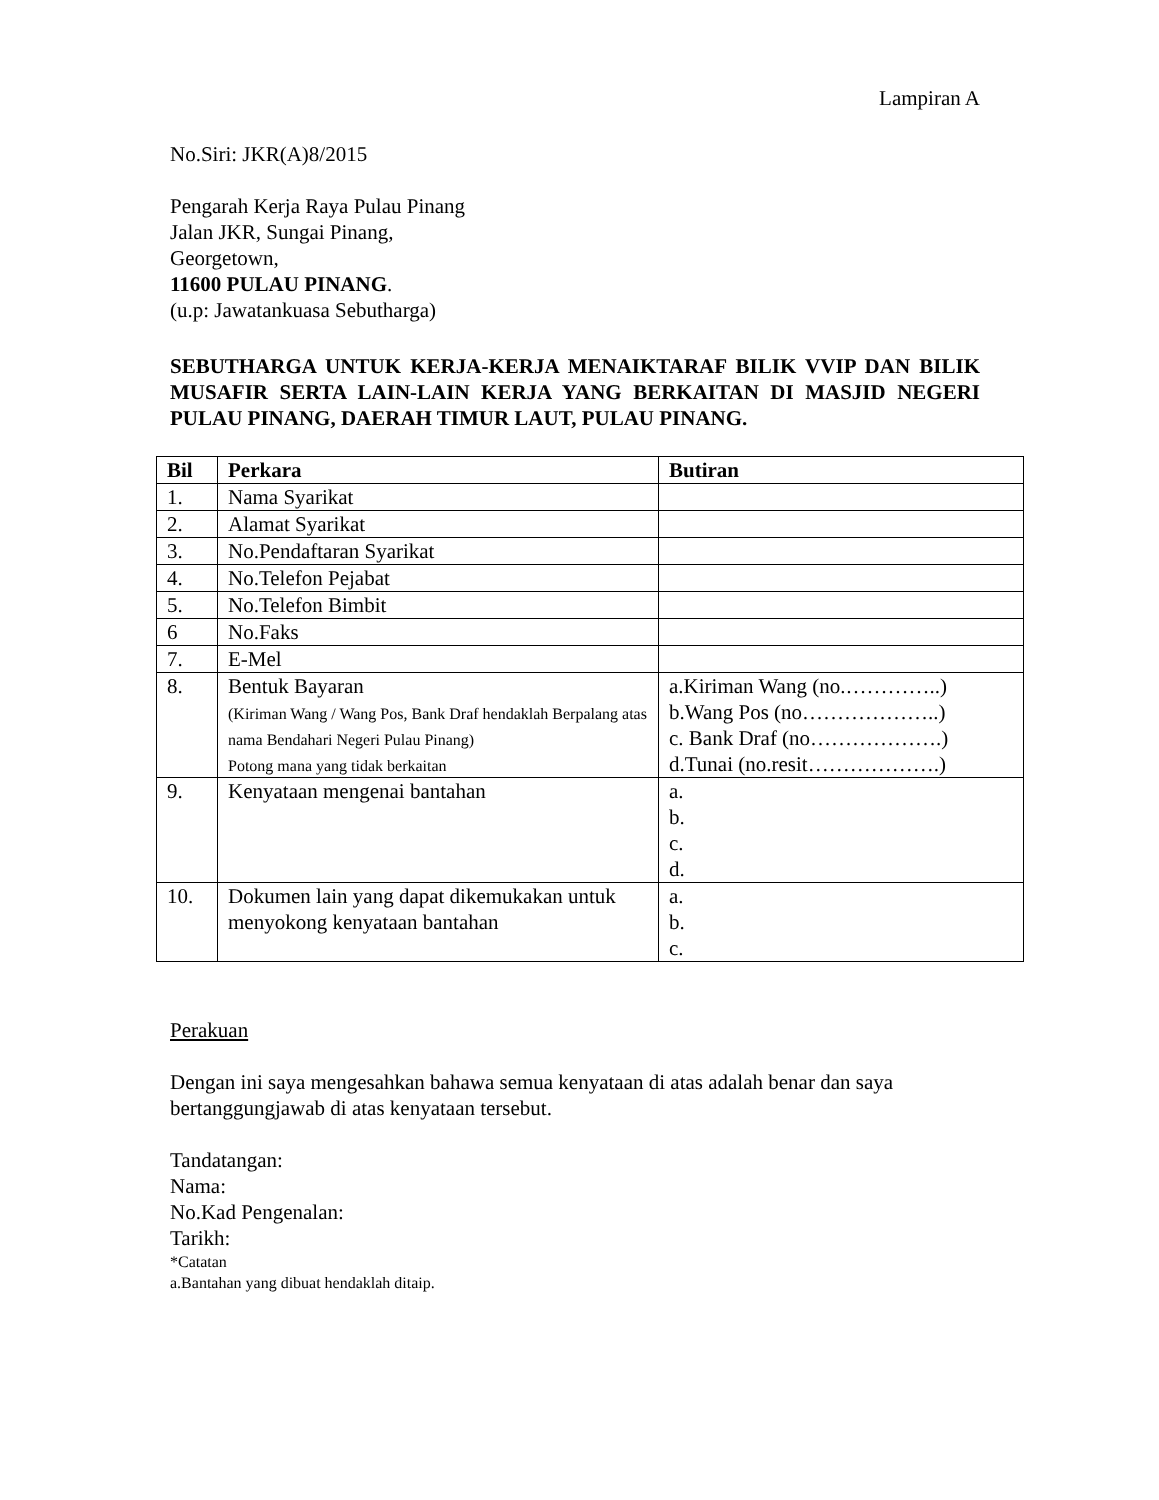Lampiran A
No.Siri: JKR(A)8/2015
Pengarah Kerja Raya Pulau Pinang
Jalan JKR, Sungai Pinang,
Georgetown,
11600 PULAU PINANG.
(u.p: Jawatankuasa Sebutharga)
SEBUTHARGA UNTUK KERJA-KERJA MENAIKTARAF BILIK VVIP DAN BILIK MUSAFIR SERTA LAIN-LAIN KERJA YANG BERKAITAN DI MASJID NEGERI PULAU PINANG, DAERAH TIMUR LAUT, PULAU PINANG.
| Bil | Perkara | Butiran |
| --- | --- | --- |
| 1. | Nama Syarikat | |
| 2. | Alamat Syarikat | |
| 3. | No.Pendaftaran Syarikat | |
| 4. | No.Telefon Pejabat | |
| 5. | No.Telefon Bimbit | |
| 6 | No.Faks | |
| 7. | E-Mel | |
| 8. | Bentuk Bayaran (Kiriman Wang / Wang Pos, Bank Draf hendaklah Berpalang atas nama Bendahari Negeri Pulau Pinang) Potong mana yang tidak berkaitan | a.Kiriman Wang (no.…………..) b.Wang Pos (no………………..) c. Bank Draf (no……………….) d.Tunai (no.resit……………….) |
| 9. | Kenyataan mengenai bantahan | a. b. c. d. |
| 10. | Dokumen lain yang dapat dikemukakan untuk menyokong kenyataan bantahan | a. b. c. |
Perakuan
Dengan ini saya mengesahkan bahawa semua kenyataan di atas adalah benar dan saya bertanggungjawab di atas kenyataan tersebut.
Tandatangan:
Nama:
No.Kad Pengenalan:
Tarikh:
*Catatan
a.Bantahan yang dibuat hendaklah ditaip.